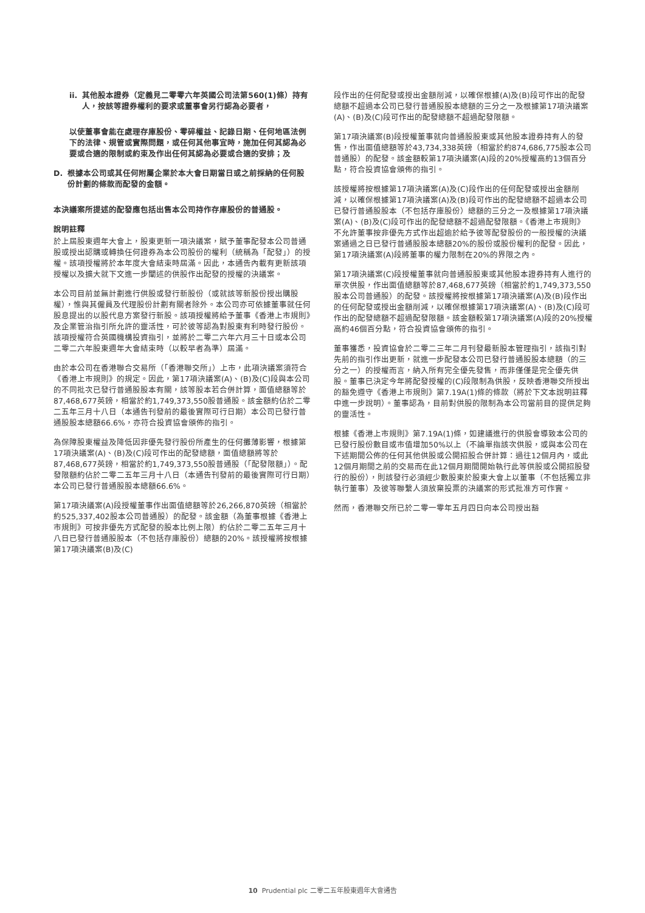ii. 其他股本證券（定義見二零零六年英國公司法第560(1)條）持有人，按該等證券權利的要求或董事會另行認為必要者，
以使董事會能在處理存庫股份、零碎權益、記錄日期、任何地區法例下的法律、規管或實際問題，或任何其他事宜時，施加任何其認為必要或合適的限制或約束及作出任何其認為必要或合適的安排；及
D. 根據本公司或其任何附屬企業於本大會日期當日或之前採納的任何股份計劃的條款而配發的金額。
本決議案所提述的配發應包括出售本公司持作存庫股份的普通股。
說明註釋
於上屆股東週年大會上，股東更新一項決議案，賦予董事配發本公司普通股或授出認購或轉換任何證券為本公司股份的權利（統稱為「配發」）的授權。該項授權將於本年度大會結束時屆滿。因此，本通告內載有更新該項授權以及擴大就下文進一步闡述的供股作出配發的授權的決議案。
本公司目前並無計劃進行供股或發行新股份（或就該等新股份授出購股權），惟與其僱員及代理股份計劃有關者除外。本公司亦可依據董事就任何股息提出的以股代息方案發行新股。該項授權將給予董事《香港上市規則》及企業管治指引所允許的靈活性，可於彼等認為對股東有利時發行股份。該項授權符合英國機構投資指引，並將於二零二六年六月三十日或本公司二零二六年股東週年大會結束時（以較早者為準）屆滿。
由於本公司在香港聯合交易所（「香港聯交所」）上市，此項決議案須符合《香港上市規則》的規定。因此，第17項決議案(A)、(B)及(C)段與本公司的不同批次已發行普通股股本有關，該等股本若合併計算，面值總額等於87,468,677英鎊，相當於約1,749,373,550股普通股。該金額約佔於二零二五年三月十八日（本通告刊發前的最後實際可行日期）本公司已發行普通股股本總額66.6%，亦符合投資協會頒佈的指引。
為保障股東權益及降低因非優先發行股份所產生的任何攤薄影響，根據第17項決議案(A)、(B)及(C)段可作出的配發總額，面值總額將等於87,468,677英鎊，相當於約1,749,373,550股普通股（「配發限額」）。配發限額約佔於二零二五年三月十八日（本通告刊發前的最後實際可行日期）本公司已發行普通股股本總額66.6%。
第17項決議案(A)段授權董事作出面值總額等於26,266,870英鎊（相當於約525,337,402股本公司普通股）的配發。該金額（為董事根據《香港上市規則》可按非優先方式配發的股本比例上限）約佔於二零二五年三月十八日已發行普通股股本（不包括存庫股份）總額的20%。該授權將按根據第17項決議案(B)及(C)
段作出的任何配發或授出金額削減，以確保根據(A)及(B)段可作出的配發總額不超過本公司已發行普通股股本總額的三分之一及根據第17項決議案(A)、(B)及(C)段可作出的配發總額不超過配發限額。
第17項決議案(B)段授權董事就向普通股股東或其他股本證券持有人的發售，作出面值總額等於43,734,338英鎊（相當於約874,686,775股本公司普通股）的配發。該金額較第17項決議案(A)段的20%授權高約13個百分點，符合投資協會頒佈的指引。
該授權將按根據第17項決議案(A)及(C)段作出的任何配發或授出金額削減，以確保根據第17項決議案(A)及(B)段可作出的配發總額不超過本公司已發行普通股股本（不包括存庫股份）總額的三分之一及根據第17項決議案(A)、(B)及(C)段可作出的配發總額不超過配發限額。《香港上市規則》不允許董事按非優先方式作出超逾於給予彼等配發股份的一般授權的決議案通過之日已發行普通股股本總額20%的股份或股份權利的配發。因此，第17項決議案(A)段將董事的權力限制在20%的界限之內。
第17項決議案(C)段授權董事就向普通股股東或其他股本證券持有人進行的單次供股，作出面值總額等於87,468,677英鎊（相當於約1,749,373,550股本公司普通股）的配發。該授權將按根據第17項決議案(A)及(B)段作出的任何配發或授出金額削減，以確保根據第17項決議案(A)、(B)及(C)段可作出的配發總額不超過配發限額。該金額較第17項決議案(A)段的20%授權高約46個百分點，符合投資協會頒佈的指引。
董事獲悉，投資協會於二零二三年二月刊發最新股本管理指引，該指引對先前的指引作出更新，就進一步配發本公司已發行普通股股本總額（的三分之一）的授權而言，納入所有完全優先發售，而非僅僅是完全優先供股。董事已決定今年將配發授權的(C)段限制為供股，反映香港聯交所授出的豁免遵守《香港上市規則》第7.19A(1)條的條款（將於下文本說明註釋中進一步說明）。董事認為，目前對供股的限制為本公司當前目的提供足夠的靈活性。
根據《香港上市規則》第7.19A(1)條，如建議進行的供股會導致本公司的已發行股份數目或市值增加50%以上（不論單指該次供股，或與本公司在下述期間公佈的任何其他供股或公開招股合併計算：過往12個月內，或此12個月期間之前的交易而在此12個月期間開始執行此等供股或公開招股發行的股份），則該發行必須經少數股東於股東大會上以董事（不包括獨立非執行董事）及彼等聯繫人須放棄投票的決議案的形式批准方可作實。
然而，香港聯交所已於二零一零年五月四日向本公司授出豁
10 Prudential plc 二零二五年股東週年大會通告